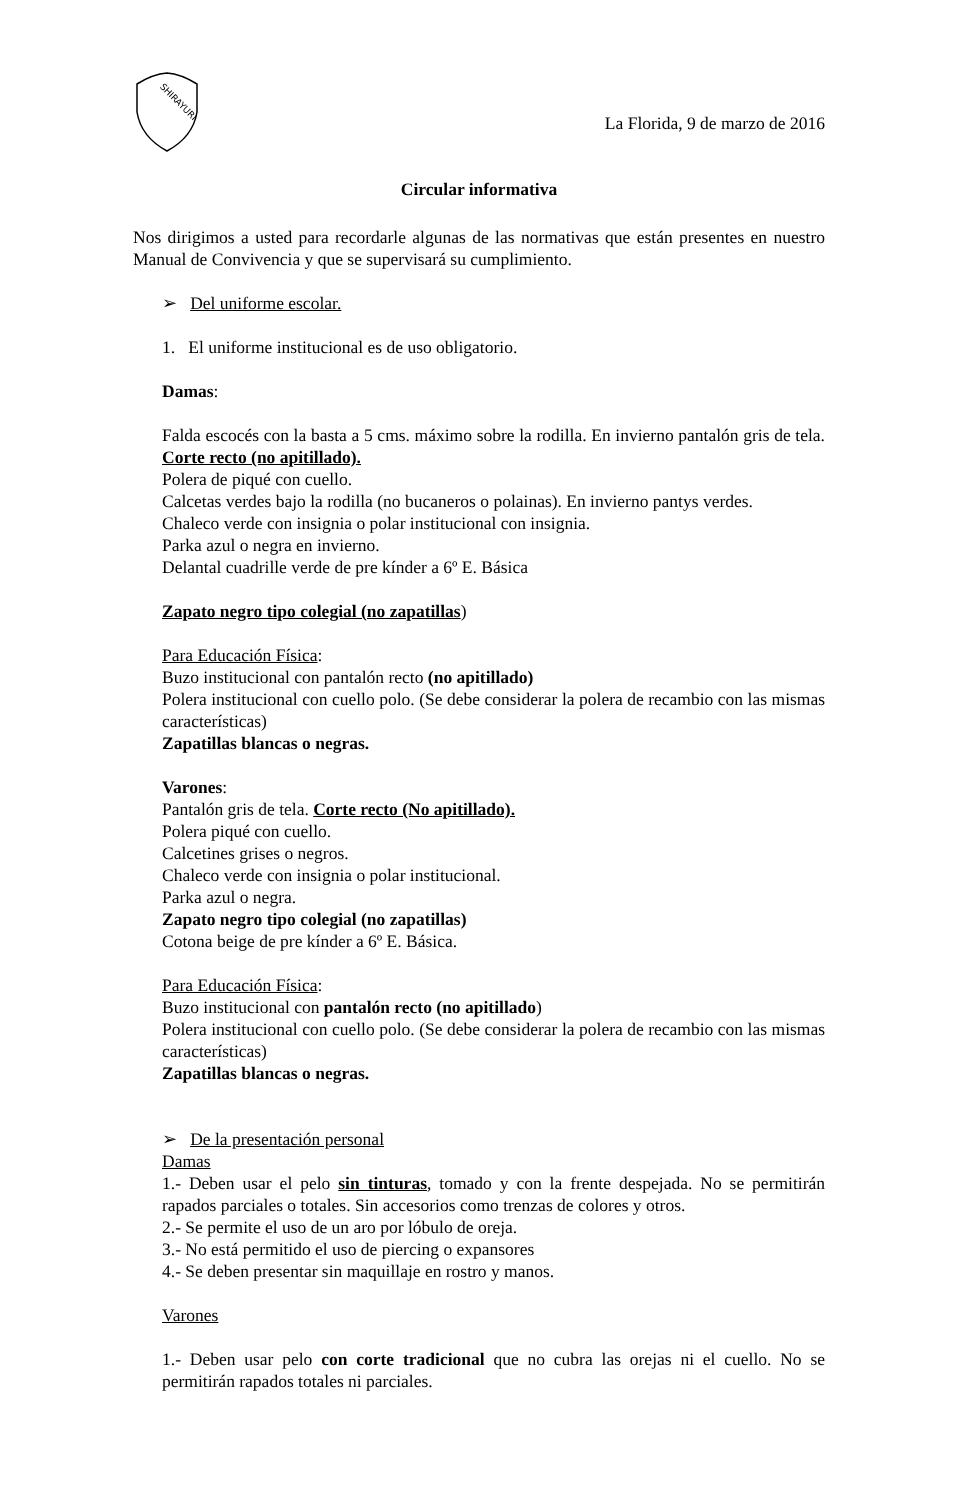SHIRAYURI
La Florida, 9 de marzo de 2016
Circular informativa
Nos dirigimos a usted para recordarle algunas de las normativas que están presentes en nuestro Manual de Convivencia y que se supervisará su cumplimiento.
➢ Del uniforme escolar.
1. El uniforme institucional es de uso obligatorio.
Damas:
Falda escocés con la basta a 5 cms. máximo sobre la rodilla. En invierno pantalón gris de tela. Corte recto (no apitillado).
Polera de piqué con cuello.
Calcetas verdes bajo la rodilla (no bucaneros o polainas). En invierno pantys verdes.
Chaleco verde con insignia o polar institucional con insignia.
Parka azul o negra en invierno.
Delantal cuadrille verde de pre kínder a 6º E. Básica
Zapato negro tipo colegial (no zapatillas)
Para Educación Física:
Buzo institucional con pantalón recto (no apitillado)
Polera institucional con cuello polo. (Se debe considerar la polera de recambio con las mismas características)
Zapatillas blancas o negras.
Varones:
Pantalón gris de tela. Corte recto (No apitillado).
Polera piqué con cuello.
Calcetines grises o negros.
Chaleco verde con insignia o polar institucional.
Parka azul o negra.
Zapato negro tipo colegial (no zapatillas)
Cotona beige de pre kínder a 6º E. Básica.
Para Educación Física:
Buzo institucional con pantalón recto (no apitillado)
Polera institucional con cuello polo. (Se debe considerar la polera de recambio con las mismas características)
Zapatillas blancas o negras.
➢ De la presentación personal
Damas
1.- Deben usar el pelo sin tinturas, tomado y con la frente despejada. No se permitirán rapados parciales o totales. Sin accesorios como trenzas de colores y otros.
2.- Se permite el uso de un aro por lóbulo de oreja.
3.- No está permitido el uso de piercing o expansores
4.- Se deben presentar sin maquillaje en rostro y manos.
Varones
1.- Deben usar pelo con corte tradicional que no cubra las orejas ni el cuello. No se permitirán rapados totales ni parciales.